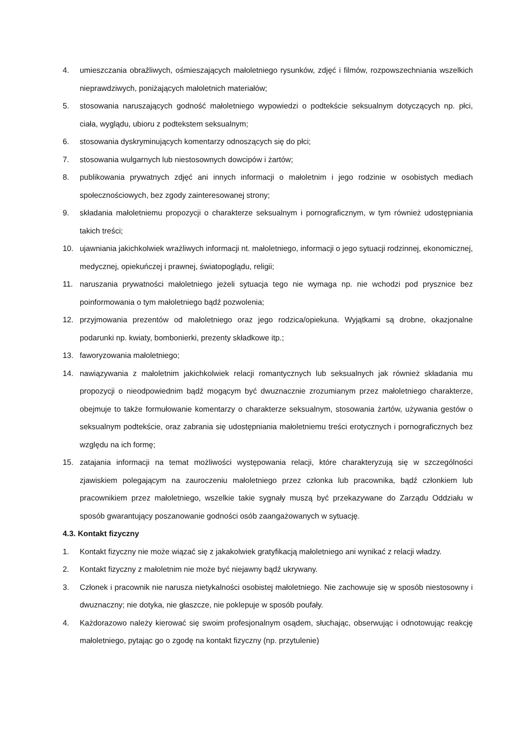4. umieszczania obraźliwych, ośmieszających małoletniego rysunków, zdjęć i filmów, rozpowszechniania wszelkich nieprawdziwych, poniżających małoletnich materiałów;
5. stosowania naruszających godność małoletniego wypowiedzi o podtekście seksualnym dotyczących np. płci, ciała, wyglądu, ubioru z podtekstem seksualnym;
6. stosowania dyskryminujących komentarzy odnoszących się do płci;
7. stosowania wulgarnych lub niestosownych dowcipów i żartów;
8. publikowania prywatnych zdjęć ani innych informacji o małoletnim i jego rodzinie w osobistych mediach społecznościowych, bez zgody zainteresowanej strony;
9. składania małoletniemu propozycji o charakterze seksualnym i pornograficznym, w tym również udostępniania takich treści;
10. ujawniania jakichkolwiek wrażliwych informacji nt. małoletniego, informacji o jego sytuacji rodzinnej, ekonomicznej, medycznej, opiekuńczej i prawnej, światopoglądu, religii;
11. naruszania prywatności małoletniego jeżeli sytuacja tego nie wymaga np. nie wchodzi pod prysznice bez poinformowania o tym małoletniego bądź pozwolenia;
12. przyjmowania prezentów od małoletniego oraz jego rodzica/opiekuna. Wyjątkami są drobne, okazjonalne podarunki np. kwiaty, bombonierki, prezenty składkowe itp.;
13. faworyzowania małoletniego;
14. nawiązywania z małoletnim jakichkolwiek relacji romantycznych lub seksualnych jak również składania mu propozycji o nieodpowiednim bądź mogącym być dwuznacznie zrozumianym przez małoletniego charakterze, obejmuje to także formułowanie komentarzy o charakterze seksualnym, stosowania żartów, używania gestów o seksualnym podtekście, oraz zabrania się udostępniania małoletniemu treści erotycznych i pornograficznych bez względu na ich formę;
15. zatajania informacji na temat możliwości występowania relacji, które charakteryzują się w szczególności zjawiskiem polegającym na zauroczeniu małoletniego przez członka lub pracownika, bądź członkiem lub pracownikiem przez małoletniego, wszelkie takie sygnały muszą być przekazywane do Zarządu Oddziału w sposób gwarantujący poszanowanie godności osób zaangażowanych w sytuację.
4.3. Kontakt fizyczny
1. Kontakt fizyczny nie może wiązać się z jakakolwiek gratyfikacją małoletniego ani wynikać z relacji władzy.
2. Kontakt fizyczny z małoletnim nie może być niejawny bądź ukrywany.
3. Członek i pracownik nie narusza nietykalności osobistej małoletniego. Nie zachowuje się w sposób niestosowny i dwuznaczny; nie dotyka, nie głaszcze, nie poklepuje w sposób poufały.
4. Każdorazowo należy kierować się swoim profesjonalnym osądem, słuchając, obserwując i odnotowując reakcję małoletniego, pytając go o zgodę na kontakt fizyczny (np. przytulenie)